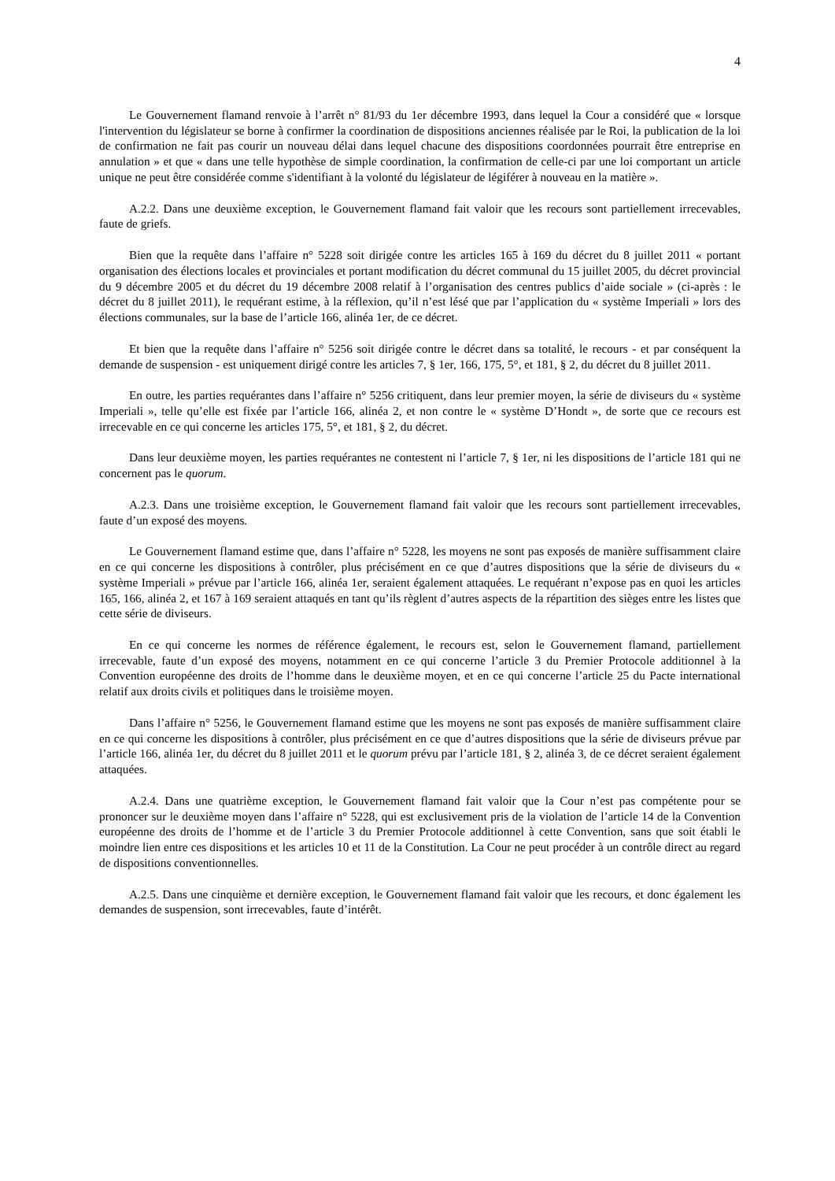4
Le Gouvernement flamand renvoie à l’arrêt n° 81/93 du 1er décembre 1993, dans lequel la Cour a considéré que « lorsque l'intervention du législateur se borne à confirmer la coordination de dispositions anciennes réalisée par le Roi, la publication de la loi de confirmation ne fait pas courir un nouveau délai dans lequel chacune des dispositions coordonnées pourrait être entreprise en annulation » et que « dans une telle hypothèse de simple coordination, la confirmation de celle-ci par une loi comportant un article unique ne peut être considérée comme s'identifiant à la volonté du législateur de légiférer à nouveau en la matière ».
A.2.2. Dans une deuxième exception, le Gouvernement flamand fait valoir que les recours sont partiellement irrecevables, faute de griefs.
Bien que la requête dans l’affaire n° 5228 soit dirigée contre les articles 165 à 169 du décret du 8 juillet 2011 « portant organisation des élections locales et provinciales et portant modification du décret communal du 15 juillet 2005, du décret provincial du 9 décembre 2005 et du décret du 19 décembre 2008 relatif à l’organisation des centres publics d’aide sociale » (ci-après : le décret du 8 juillet 2011), le requérant estime, à la réflexion, qu’il n’est lésé que par l’application du « système Imperiali » lors des élections communales, sur la base de l’article 166, alinéa 1er, de ce décret.
Et bien que la requête dans l’affaire n° 5256 soit dirigée contre le décret dans sa totalité, le recours - et par conséquent la demande de suspension - est uniquement dirigé contre les articles 7, § 1er, 166, 175, 5°, et 181, § 2, du décret du 8 juillet 2011.
En outre, les parties requérantes dans l’affaire n° 5256 critiquent, dans leur premier moyen, la série de diviseurs du « système Imperiali », telle qu’elle est fixée par l’article 166, alinéa 2, et non contre le « système D’Hondt », de sorte que ce recours est irrecevable en ce qui concerne les articles 175, 5°, et 181, § 2, du décret.
Dans leur deuxième moyen, les parties requérantes ne contestent ni l’article 7, § 1er, ni les dispositions de l’article 181 qui ne concernent pas le quorum.
A.2.3. Dans une troisième exception, le Gouvernement flamand fait valoir que les recours sont partiellement irrecevables, faute d’un exposé des moyens.
Le Gouvernement flamand estime que, dans l’affaire n° 5228, les moyens ne sont pas exposés de manière suffisamment claire en ce qui concerne les dispositions à contrôler, plus précisément en ce que d’autres dispositions que la série de diviseurs du « système Imperiali » prévue par l’article 166, alinéa 1er, seraient également attaquées. Le requérant n’expose pas en quoi les articles 165, 166, alinéa 2, et 167 à 169 seraient attaqués en tant qu’ils règlent d’autres aspects de la répartition des sièges entre les listes que cette série de diviseurs.
En ce qui concerne les normes de référence également, le recours est, selon le Gouvernement flamand, partiellement irrecevable, faute d’un exposé des moyens, notamment en ce qui concerne l’article 3 du Premier Protocole additionnel à la Convention européenne des droits de l’homme dans le deuxième moyen, et en ce qui concerne l’article 25 du Pacte international relatif aux droits civils et politiques dans le troisième moyen.
Dans l’affaire n° 5256, le Gouvernement flamand estime que les moyens ne sont pas exposés de manière suffisamment claire en ce qui concerne les dispositions à contrôler, plus précisément en ce que d’autres dispositions que la série de diviseurs prévue par l’article 166, alinéa 1er, du décret du 8 juillet 2011 et le quorum prévu par l’article 181, § 2, alinéa 3, de ce décret seraient également attaquées.
A.2.4. Dans une quatrième exception, le Gouvernement flamand fait valoir que la Cour n’est pas compétente pour se prononcer sur le deuxième moyen dans l’affaire n° 5228, qui est exclusivement pris de la violation de l’article 14 de la Convention européenne des droits de l’homme et de l’article 3 du Premier Protocole additionnel à cette Convention, sans que soit établi le moindre lien entre ces dispositions et les articles 10 et 11 de la Constitution. La Cour ne peut procéder à un contrôle direct au regard de dispositions conventionnelles.
A.2.5. Dans une cinquième et dernière exception, le Gouvernement flamand fait valoir que les recours, et donc également les demandes de suspension, sont irrecevables, faute d’intérêt.